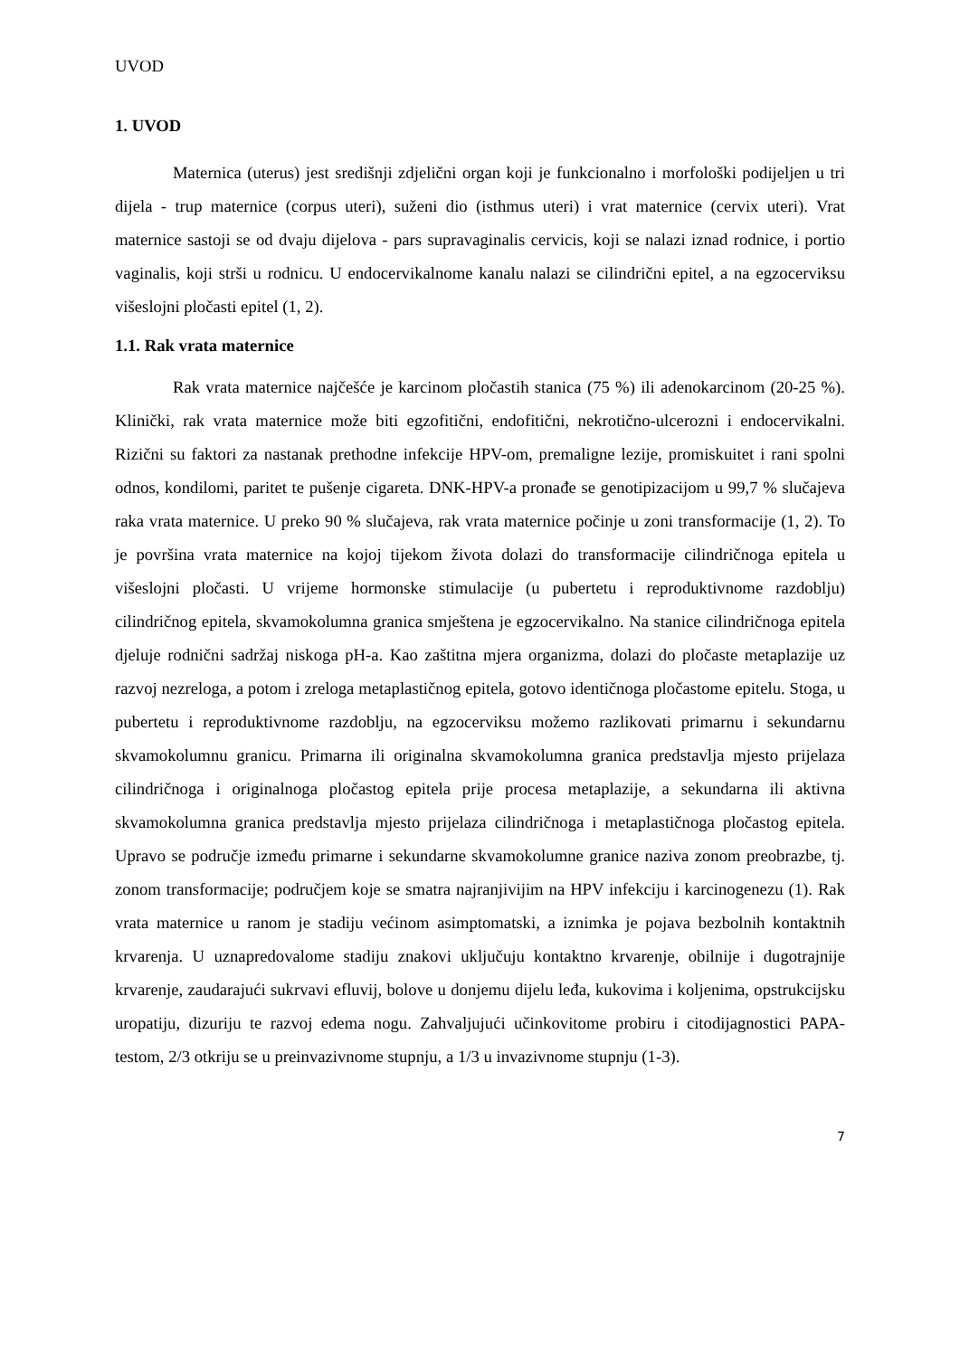UVOD
1. UVOD
Maternica (uterus) jest središnji zdjelični organ koji je funkcionalno i morfološki podijeljen u tri dijela - trup maternice (corpus uteri), suženi dio (isthmus uteri) i vrat maternice (cervix uteri). Vrat maternice sastoji se od dvaju dijelova - pars supravaginalis cervicis, koji se nalazi iznad rodnice, i portio vaginalis, koji strši u rodnicu. U endocervikalnome kanalu nalazi se cilindrični epitel, a na egzocerviksu višeslojni pločasti epitel (1, 2).
1.1. Rak vrata maternice
Rak vrata maternice najčešće je karcinom pločastih stanica (75 %) ili adenokarcinom (20-25 %). Klinički, rak vrata maternice može biti egzofitični, endofitični, nekrotično-ulcerozni i endocervikalni. Rizični su faktori za nastanak prethodne infekcije HPV-om, premaligne lezije, promiskuitet i rani spolni odnos, kondilomi, paritet te pušenje cigareta. DNK-HPV-a pronađe se genotipizacijom u 99,7 % slučajeva raka vrata maternice. U preko 90 % slučajeva, rak vrata maternice počinje u zoni transformacije (1, 2). To je površina vrata maternice na kojoj tijekom života dolazi do transformacije cilindričnoga epitela u višeslojni pločasti. U vrijeme hormonske stimulacije (u pubertetu i reproduktivnome razdoblju) cilindričnog epitela, skvamokolumna granica smještena je egzocervikalno. Na stanice cilindričnoga epitela djeluje rodnični sadržaj niskoga pH-a. Kao zaštitna mjera organizma, dolazi do pločaste metaplazije uz razvoj nezreloga, a potom i zreloga metaplastičnog epitela, gotovo identičnoga pločastome epitelu. Stoga, u pubertetu i reproduktivnome razdoblju, na egzocerviksu možemo razlikovati primarnu i sekundarnu skvamokolumnu granicu. Primarna ili originalna skvamokolumna granica predstavlja mjesto prijelaza cilindričnoga i originalnoga pločastog epitela prije procesa metaplazije, a sekundarna ili aktivna skvamokolumna granica predstavlja mjesto prijelaza cilindričnoga i metaplastičnoga pločastog epitela. Upravo se područje između primarne i sekundarne skvamokolumne granice naziva zonom preobrazbe, tj. zonom transformacije; područjem koje se smatra najranjivijim na HPV infekciju i karcinogenezu (1). Rak vrata maternice u ranom je stadiju većinom asimptomatski, a iznimka je pojava bezbolnih kontaktnih krvarenja. U uznapredovalome stadiju znakovi uključuju kontaktno krvarenje, obilnije i dugotrajnije krvarenje, zaudarajući sukrvavi efluvij, bolove u donjemu dijelu leđa, kukovima i koljenima, opstrukcijsku uropatiju, dizuriju te razvoj edema nogu. Zahvaljujući učinkovitome probiru i citodijagnostici PAPA-testom, 2/3 otkriju se u preinvazivnome stupnju, a 1/3 u invazivnome stupnju (1-3).
7